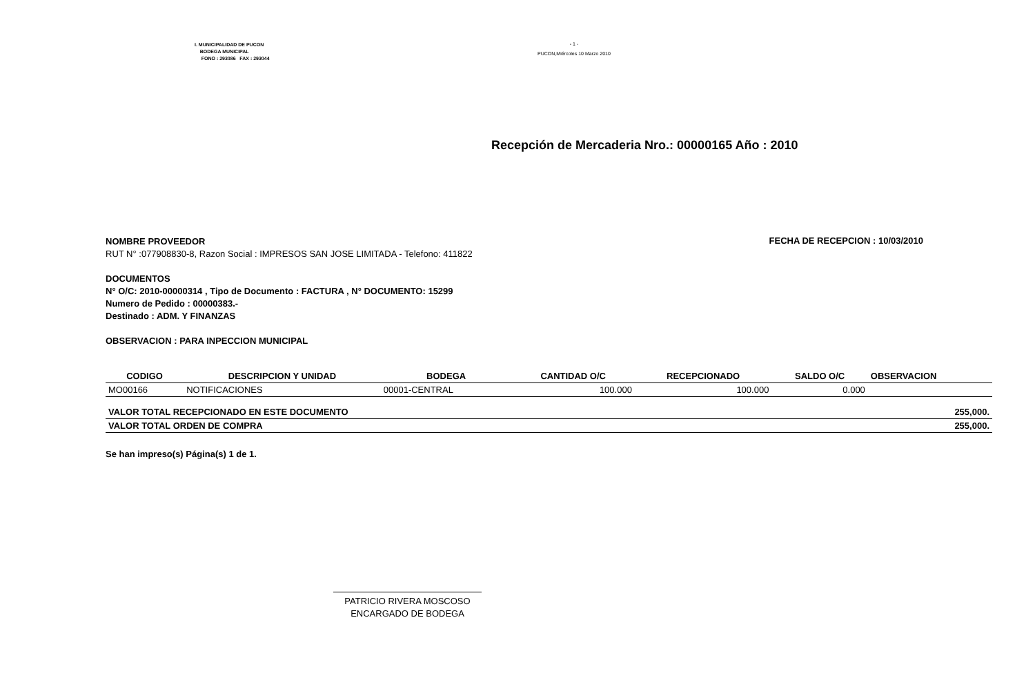I. MUNICIPALIDAD DE PUCON
BODEGA MUNICIPAL
FONO : 293086 FAX : 293044
- 1 -
PUCON,Miércoles 10 Marzo 2010
Recepción de Mercaderia Nro.: 00000165 Año : 2010
NOMBRE PROVEEDOR
RUT N° :077908830-8, Razon Social : IMPRESOS SAN JOSE LIMITADA - Telefono: 411822
FECHA DE RECEPCION : 10/03/2010
DOCUMENTOS
N° O/C: 2010-00000314 , Tipo de Documento : FACTURA , N° DOCUMENTO: 15299
Numero de Pedido : 00000383.-
Destinado : ADM. Y FINANZAS
OBSERVACION : PARA INPECCION MUNICIPAL
| CODIGO | DESCRIPCION Y UNIDAD | BODEGA | CANTIDAD O/C | RECEPCIONADO | SALDO O/C | OBSERVACION |
| --- | --- | --- | --- | --- | --- | --- |
| MO00166 | NOTIFICACIONES | 00001-CENTRAL | 100.000 | 100.000 | 0.000 | |
| VALOR TOTAL RECEPCIONADO EN ESTE DOCUMENTO | | | | | | 255,000. |
| VALOR TOTAL ORDEN DE COMPRA | | | | | | 255,000. |
Se han impreso(s) Página(s) 1 de 1.
PATRICIO RIVERA MOSCOSO
ENCARGADO DE BODEGA